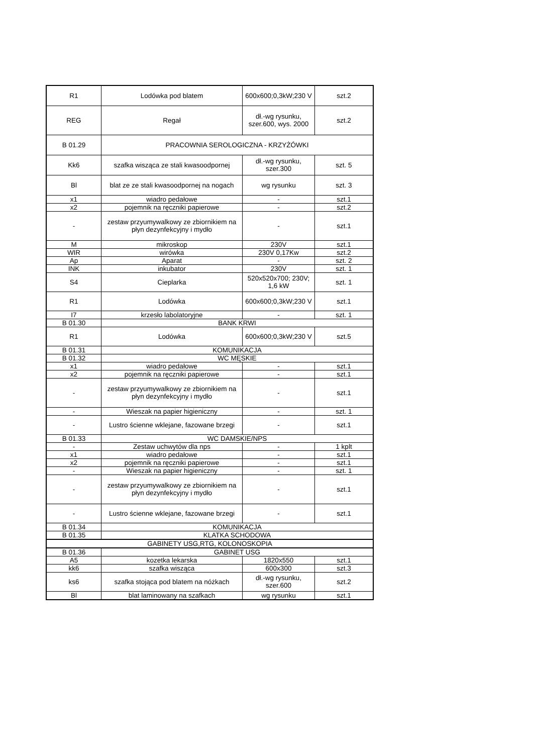| R1 | Lodówka pod blatem | 600x600;0,3kW;230 V | szt.2 |
| REG | Regał | dł.-wg rysunku, szer.600, wys. 2000 | szt.2 |
| B 01.29 | PRACOWNIA SEROLOGICZNA - KRZYŻÓWKI | | |
| Kk6 | szafka wisząca ze stali kwasoodpornej | dł.-wg rysunku, szer.300 | szt. 5 |
| Bl | blat ze ze stali kwasoodpornej na nogach | wg rysunku | szt. 3 |
| x1 | wiadro pedałowe | - | szt.1 |
| x2 | pojemnik na ręczniki papierowe | - | szt.2 |
| - | zestaw przyumywalkowy ze zbiornikiem na płyn dezynfekcyjny i mydło | - | szt.1 |
| M | mikroskop | 230V | szt.1 |
| WIR | wirówka | 230V 0,17Kw | szt.2 |
| Ap | Aparat | - | szt. 2 |
| INK | inkubator | 230V | szt. 1 |
| S4 | Cieplarka | 520x520x700; 230V; 1,6 kW | szt. 1 |
| R1 | Lodówka | 600x600;0,3kW;230 V | szt.1 |
| I7 | krzesło labolatoryjne | - | szt. 1 |
| B 01.30 | BANK KRWI | | |
| R1 | Lodówka | 600x600;0,3kW;230 V | szt.5 |
| B 01.31 | KOMUNIKACJA | | |
| B 01.32 | WC MĘSKIE | | |
| x1 | wiadro pedałowe | - | szt.1 |
| x2 | pojemnik na ręczniki papierowe | - | szt.1 |
| - | zestaw przyumywalkowy ze zbiornikiem na płyn dezynfekcyjny i mydło | - | szt.1 |
| - | Wieszak na papier higieniczny | - | szt. 1 |
| - | Lustro ścienne wklejane, fazowane brzegi | - | szt.1 |
| B 01.33 | WC DAMSKIE/NPS | | |
| - | Zestaw uchwytów dla nps | - | 1 kplt |
| x1 | wiadro pedałowe | - | szt.1 |
| x2 | pojemnik na ręczniki papierowe | - | szt.1 |
| - | Wieszak na papier higieniczny | - | szt. 1 |
| - | zestaw przyumywalkowy ze zbiornikiem na płyn dezynfekcyjny i mydło | - | szt.1 |
| - | Lustro ścienne wklejane, fazowane brzegi | - | szt.1 |
| B 01.34 | KOMUNIKACJA | | |
| B 01.35 | KLATKA SCHODOWA | | |
| GABINETY USG,RTG, KOLONOSKOPIA | | | |
| B 01.36 | GABINET USG | | |
| A5 | kozetka lekarska | 1820x550 | szt.1 |
| kk6 | szafka wisząca | 600x300 | szt.3 |
| ks6 | szafka stojąca pod blatem na nóżkach | dł.-wg rysunku, szer.600 | szt.2 |
| Bl | blat laminowany na szafkach | wg rysunku | szt.1 |